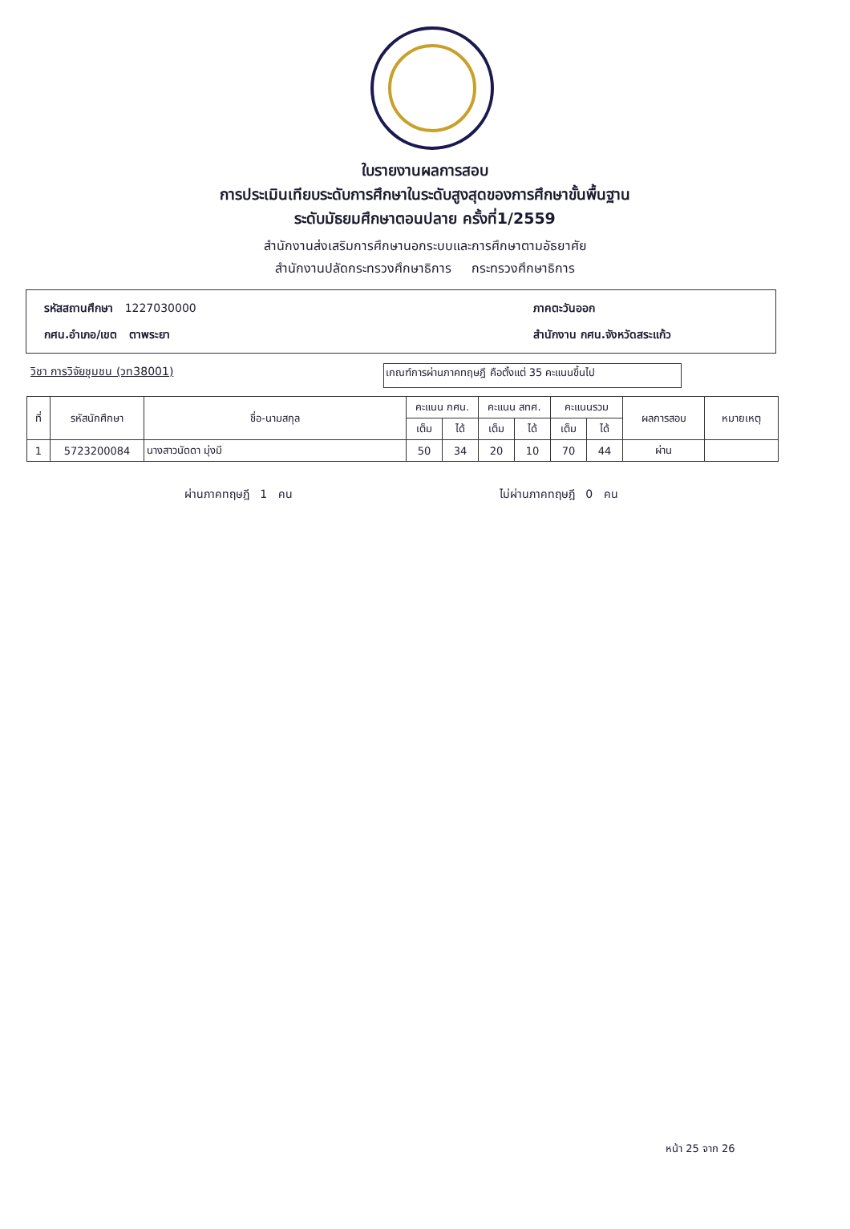ใบรายงานผลการสอบ
การประเมินเทียบระดับการศึกษาในระดับสูงสุดของการศึกษาขั้นพื้นฐาน
ระดับมัธยมศึกษาตอนปลาย ครั้งที่1/2559
สำนักงานส่งเสริมการศึกษานอกระบบและการศึกษาตามอัธยาศัย
สำนักงานปลัดกระทรวงศึกษาธิการ กระทรวงศึกษาธิการ
รหัสสถานศึกษา 1227030000 ภาคตะวันออก
กศน.อำเภอ/เขต ตาพระยา สำนักงาน กศน.จังหวัดสระแก้ว
วิชา การวิจัยชุมชน (วท38001)
เกณฑ์การผ่านภาคทฤษฎี คือตั้งแต่ 35 คะแนนขึ้นไป
| ที่ | รหัสนักศึกษา | ชื่อ-นามสกุล | คะแนน กศน. | | คะแนน สทศ. | | คะแนนรวม | | ผลการสอบ | หมายเหตุ |
| --- | --- | --- | --- | --- | --- | --- | --- | --- | --- | --- |
| | | | เต็ม | ได้ | เต็ม | ได้ | เต็ม | ได้ | | |
| 1 | 5723200084 | นางสาวนัดดา มุ่งมี | 50 | 34 | 20 | 10 | 70 | 44 | ผ่าน | |
ผ่านภาคทฤษฎี 1 คน ไม่ผ่านภาคทฤษฎี 0 คน
หน้า 25 จาก 26